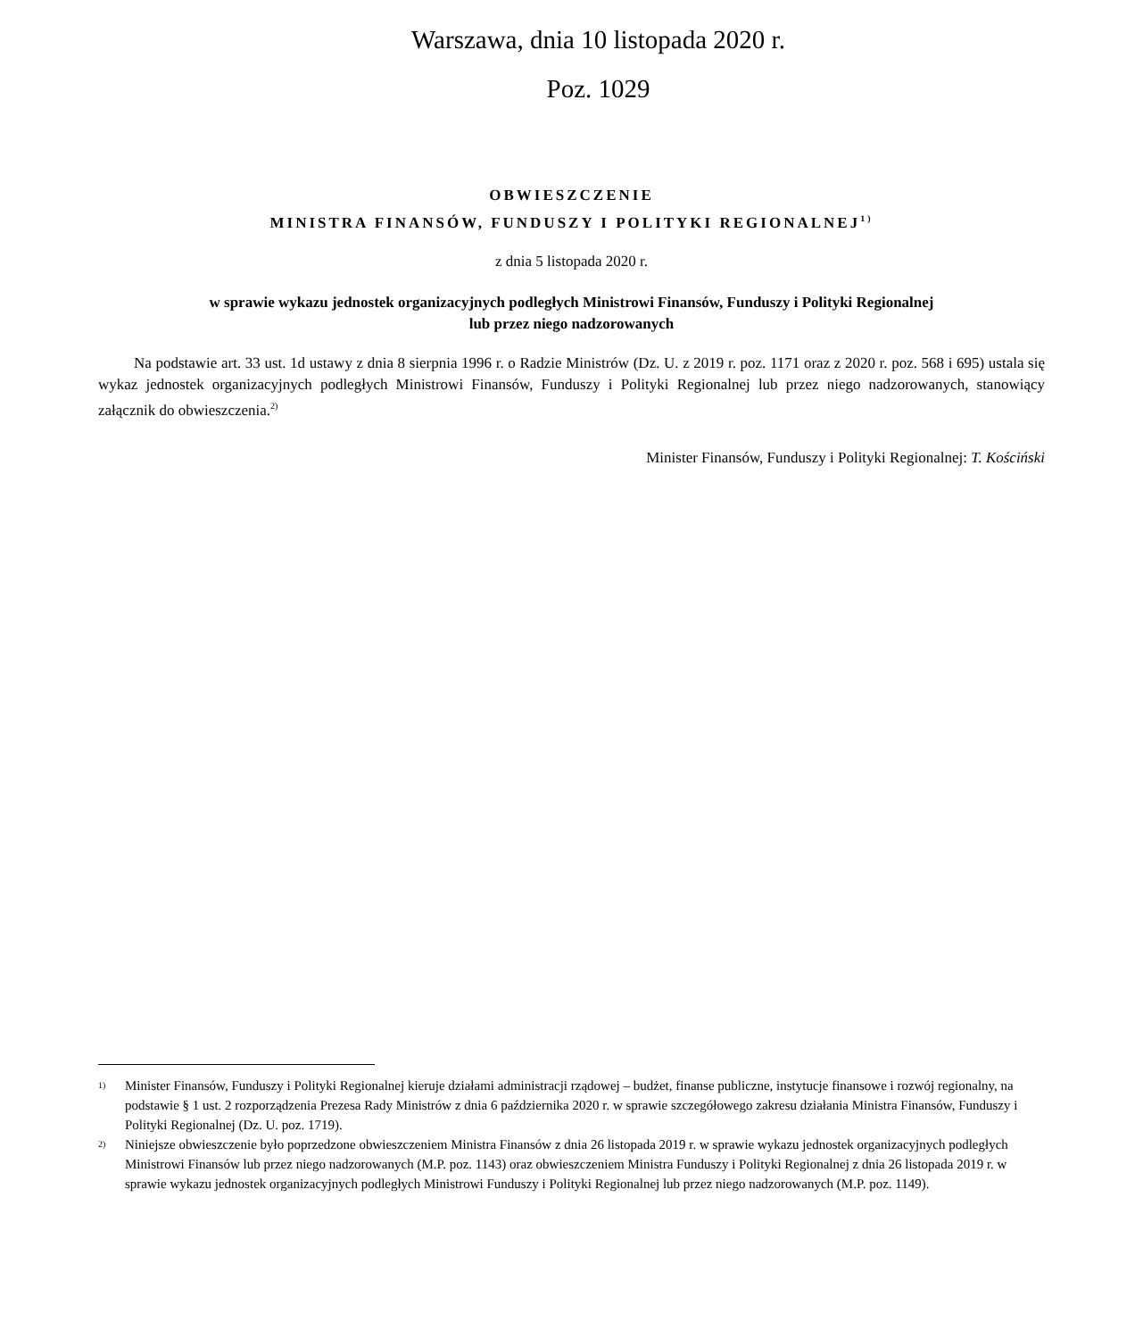Warszawa, dnia 10 listopada 2020 r.
Poz. 1029
OBWIESZCZENIE
MINISTRA FINANSÓW, FUNDUSZY I POLITYKI REGIONALNEJ<sup>1)</sup>
z dnia 5 listopada 2020 r.
w sprawie wykazu jednostek organizacyjnych podległych Ministrowi Finansów, Funduszy i Polityki Regionalnej
lub przez niego nadzorowanych
Na podstawie art. 33 ust. 1d ustawy z dnia 8 sierpnia 1996 r. o Radzie Ministrów (Dz. U. z 2019 r. poz. 1171 oraz z 2020 r. poz. 568 i 695) ustala się wykaz jednostek organizacyjnych podległych Ministrowi Finansów, Funduszy i Polityki Regionalnej lub przez niego nadzorowanych, stanowiący załącznik do obwieszczenia.<sup>2)</sup>
Minister Finansów, Funduszy i Polityki Regionalnej: T. Kościński
1) Minister Finansów, Funduszy i Polityki Regionalnej kieruje działami administracji rządowej – budżet, finanse publiczne, instytucje finansowe i rozwój regionalny, na podstawie § 1 ust. 2 rozporządzenia Prezesa Rady Ministrów z dnia 6 października 2020 r. w sprawie szczegółowego zakresu działania Ministra Finansów, Funduszy i Polityki Regionalnej (Dz. U. poz. 1719).
2) Niniejsze obwieszczenie było poprzedzone obwieszczeniem Ministra Finansów z dnia 26 listopada 2019 r. w sprawie wykazu jednostek organizacyjnych podległych Ministrowi Finansów lub przez niego nadzorowanych (M.P. poz. 1143) oraz obwieszczeniem Ministra Funduszy i Polityki Regionalnej z dnia 26 listopada 2019 r. w sprawie wykazu jednostek organizacyjnych podległych Ministrowi Funduszy i Polityki Regionalnej lub przez niego nadzorowanych (M.P. poz. 1149).